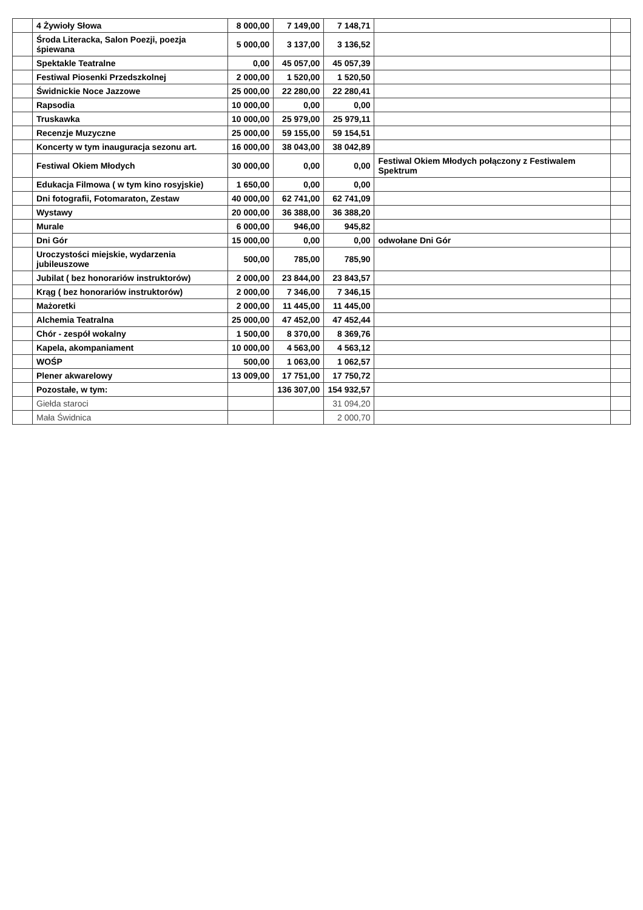| | 4 Żywioły Słowa | 8 000,00 | 7 149,00 | 7 148,71 | | |
| | Środa Literacka, Salon Poezji, poezja śpiewana | 5 000,00 | 3 137,00 | 3 136,52 | | |
| | Spektakle Teatralne | 0,00 | 45 057,00 | 45 057,39 | | |
| | Festiwal Piosenki Przedszkolnej | 2 000,00 | 1 520,00 | 1 520,50 | | |
| | Świdnickie Noce Jazzowe | 25 000,00 | 22 280,00 | 22 280,41 | | |
| | Rapsodia | 10 000,00 | 0,00 | 0,00 | | |
| | Truskawka | 10 000,00 | 25 979,00 | 25 979,11 | | |
| | Recenzje Muzyczne | 25 000,00 | 59 155,00 | 59 154,51 | | |
| | Koncerty w tym inauguracja sezonu art. | 16 000,00 | 38 043,00 | 38 042,89 | | |
| | Festiwal Okiem Młodych | 30 000,00 | 0,00 | 0,00 | Festiwal Okiem Młodych połączony z Festiwalem Spektrum | |
| | Edukacja Filmowa ( w tym kino rosyjskie) | 1 650,00 | 0,00 | 0,00 | | |
| | Dni fotografii, Fotomaraton, Zestaw | 40 000,00 | 62 741,00 | 62 741,09 | | |
| | Wystawy | 20 000,00 | 36 388,00 | 36 388,20 | | |
| | Murale | 6 000,00 | 946,00 | 945,82 | | |
| | Dni Gór | 15 000,00 | 0,00 | 0,00 | odwołane Dni Gór | |
| | Uroczystości miejskie, wydarzenia jubileuszowe | 500,00 | 785,00 | 785,90 | | |
| | Jubilat ( bez honorariów instruktorów) | 2 000,00 | 23 844,00 | 23 843,57 | | |
| | Krąg ( bez honorariów instruktorów) | 2 000,00 | 7 346,00 | 7 346,15 | | |
| | Mażoretki | 2 000,00 | 11 445,00 | 11 445,00 | | |
| | Alchemia Teatralna | 25 000,00 | 47 452,00 | 47 452,44 | | |
| | Chór - zespół wokalny | 1 500,00 | 8 370,00 | 8 369,76 | | |
| | Kapela, akompaniament | 10 000,00 | 4 563,00 | 4 563,12 | | |
| | WOŚP | 500,00 | 1 063,00 | 1 062,57 | | |
| | Plener akwarelowy | 13 009,00 | 17 751,00 | 17 750,72 | | |
| | Pozostałe, w tym: | | 136 307,00 | 154 932,57 | | |
| | Giełda staroci | | | 31 094,20 | | |
| | Mała Świdnica | | | 2 000,70 | | |